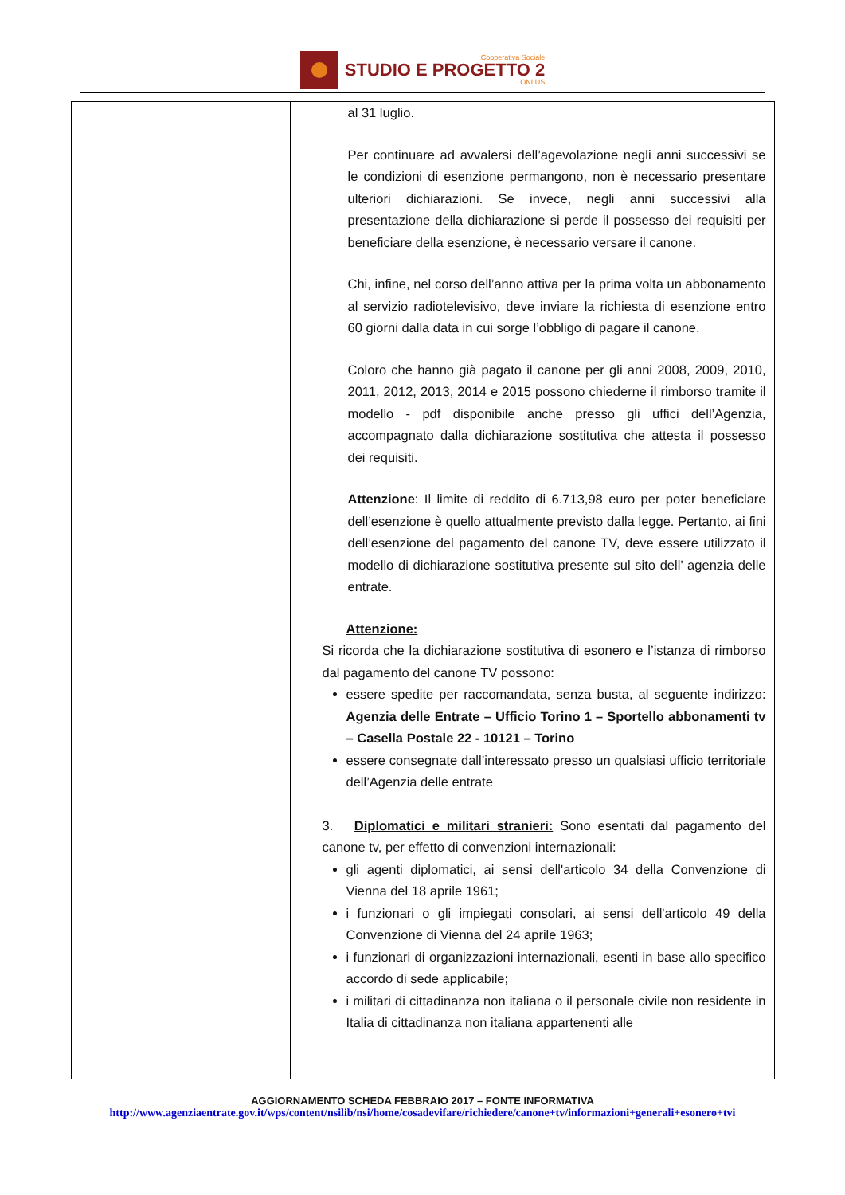Cooperativa Sociale
STUDIO E PROGETTO 2
ONLUS
| | al 31 luglio. Per continuare ad avvalersi dell’agevolazione negli anni successivi se le condizioni di esenzione permangono, non è necessario presentare ulteriori dichiarazioni. Se invece, negli anni successivi alla presentazione della dichiarazione si perde il possesso dei requisiti per beneficiare della esenzione, è necessario versare il canone. Chi, infine, nel corso dell’anno attiva per la prima volta un abbonamento al servizio radiotelevisivo, deve inviare la richiesta di esenzione entro 60 giorni dalla data in cui sorge l’obbligo di pagare il canone. Coloro che hanno già pagato il canone per gli anni 2008, 2009, 2010, 2011, 2012, 2013, 2014 e 2015 possono chiederne il rimborso tramite il modello - pdf disponibile anche presso gli uffici dell’Agenzia, accompagnato dalla dichiarazione sostitutiva che attesta il possesso dei requisiti. Attenzione : Il limite di reddito di 6.713,98 euro per poter beneficiare dell’esenzione è quello attualmente previsto dalla legge. Pertanto, ai fini dell’esenzione del pagamento del canone TV, deve essere utilizzato il modello di dichiarazione sostitutiva presente sul sito dell’ agenzia delle entrate. Attenzione: Si ricorda che la dichiarazione sostitutiva di esonero e l’istanza di rimborso dal pagamento del canone TV possono: essere spedite per raccomandata, senza busta, al seguente indirizzo: Agenzia delle Entrate – Ufficio Torino 1 – Sportello abbonamenti tv – Casella Postale 22 - 10121 – Torino essere consegnate dall’interessato presso un qualsiasi ufficio territoriale dell’Agenzia delle entrate 3. Diplomatici e militari stranieri: Sono esentati dal pagamento del canone tv, per effetto di convenzioni internazionali: gli agenti diplomatici, ai sensi dell'articolo 34 della Convenzione di Vienna del 18 aprile 1961; i funzionari o gli impiegati consolari, ai sensi dell'articolo 49 della Convenzione di Vienna del 24 aprile 1963; i funzionari di organizzazioni internazionali, esenti in base allo specifico accordo di sede applicabile; i militari di cittadinanza non italiana o il personale civile non residente in Italia di cittadinanza non italiana appartenenti alle |
AGGIORNAMENTO SCHEDA FEBBRAIO 2017 – FONTE INFORMATIVA
http://www.agenziaentrate.gov.it/wps/content/nsilib/nsi/home/cosadevifare/richiedere/canone+tv/informazioni+generali+esonero+tvi